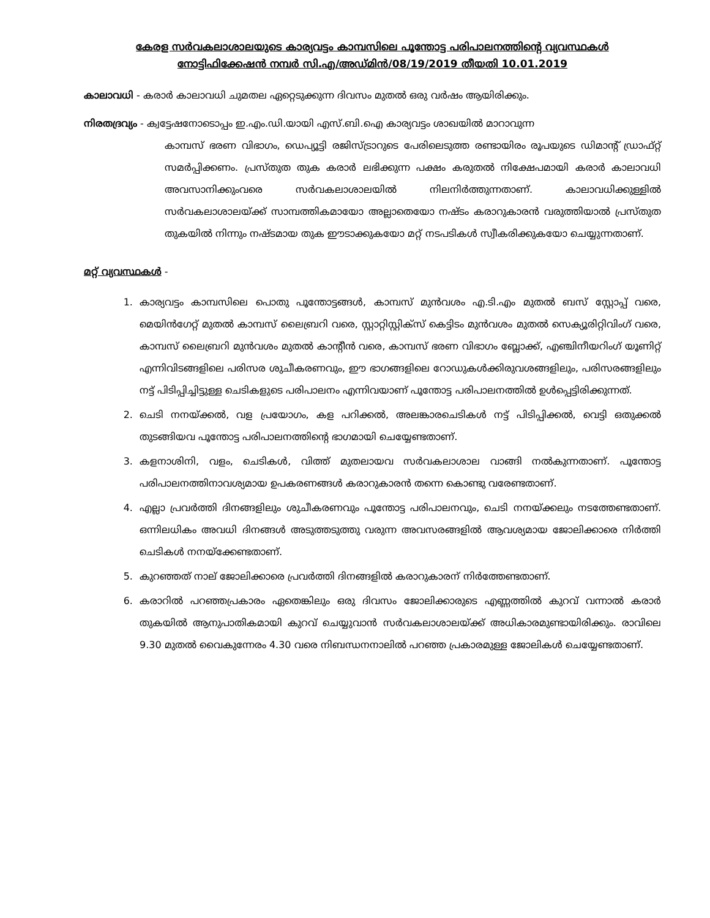കേരള സർവകലാശാലയുടെ കാര്യവട്ടം കാമ്പസിലെ പൂന്തോട്ട പരിപാലനത്തിന്റെ വ്യവസ്ഥകൾ
നോട്ടിഫിക്കേഷൻ നമ്പർ സി.എ/അഡ്മിൻ/08/19/2019 തീയതി 10.01.2019
കാലാവധി - കരാർ കാലാവധി ചുമതല ഏറ്റെടുക്കുന്ന ദിവസം മുതൽ ഒരു വർഷം ആയിരിക്കും.
നിരതദ്രവ്യം - ക്വട്ടേഷനോടൊപ്പം ഇ.എം.ഡി.യായി എസ്.ബി.ഐ കാര്യവട്ടം ശാഖയിൽ മാറാവുന്ന
കാമ്പസ് ഭരണ വിഭാഗം, ഡെപ്യൂട്ടി രജിസ്ട്രാറുടെ പേരിലെടുത്ത രണ്ടായിരം രൂപയുടെ ഡിമാന്റ് ഡ്രാഫ്റ്റ് സമർപ്പിക്കണം. പ്രസ്തുത തുക കരാർ ലഭിക്കുന്ന പക്ഷം കരുതൽ നിക്ഷേപമായി കരാർ കാലാവധി അവസാനിക്കുംവരെ സർവകലാശാലയിൽ നിലനിർത്തുന്നതാണ്. കാലാവധിക്കുള്ളിൽ സർവകലാശാലയ്ക്ക് സാമ്പത്തികമായോ അല്ലാതെയോ നഷ്ടം കരാറുകാരൻ വരുത്തിയാൽ പ്രസ്തുത തുകയിൽ നിന്നും നഷ്ടമായ തുക ഈടാക്കുകയോ മറ്റ് നടപടികൾ സ്വീകരിക്കുകയോ ചെയ്യുന്നതാണ്.
മറ്റ് വ്യവസ്ഥകൾ -
1. കാര്യവട്ടം കാമ്പസിലെ പൊതു പൂന്തോട്ടങ്ങൾ, കാമ്പസ് മുൻവശം എ.ടി.എം മുതൽ ബസ് സ്റ്റോപ്പ് വരെ, മെയിൻഗേറ്റ് മുതൽ കാമ്പസ് ലൈബ്രറി വരെ, സ്റ്റാറ്റിസ്റ്റിക്സ് കെട്ടിടം മുൻവശം മുതൽ സെക്യൂരിറ്റിവിംഗ് വരെ, കാമ്പസ് ലൈബ്രറി മുൻവശം മുതൽ കാന്റീൻ വരെ, കാമ്പസ് ഭരണ വിഭാഗം ബ്ലോക്ക്, എഞ്ചിനീയറിംഗ് യൂണിറ്റ് എന്നിവിടങ്ങളിലെ പരിസര ശുചീകരണവും, ഈ ഭാഗങ്ങളിലെ റോഡുകൾക്കിരുവശങ്ങളിലും, പരിസരങ്ങളിലും നട്ട് പിടിപ്പിച്ചിട്ടുള്ള ചെടികളുടെ പരിപാലനം എന്നിവയാണ് പൂന്തോട്ട പരിപാലനത്തിൽ ഉൾപ്പെട്ടിരിക്കുന്നത്.
2. ചെടി നനയ്ക്കൽ, വള പ്രയോഗം, കള പറിക്കൽ, അലങ്കാരചെടികൾ നട്ട് പിടിപ്പിക്കൽ, വെട്ടി ഒതുക്കൽ തുടങ്ങിയവ പൂന്തോട്ട പരിപാലനത്തിന്റെ ഭാഗമായി ചെയ്യേണ്ടതാണ്.
3. കളനാശിനി, വളം, ചെടികൾ, വിത്ത് മുതലായവ സർവകലാശാല വാങ്ങി നൽകുന്നതാണ്. പൂന്തോട്ട പരിപാലനത്തിനാവശ്യമായ ഉപകരണങ്ങൾ കരാറുകാരൻ തന്നെ കൊണ്ടു വരേണ്ടതാണ്.
4. എല്ലാ പ്രവർത്തി ദിനങ്ങളിലും ശുചീകരണവും പൂന്തോട്ട പരിപാലനവും, ചെടി നനയ്ക്കലും നടത്തേണ്ടതാണ്. ഒന്നിലധികം അവധി ദിനങ്ങൾ അടുത്തടുത്തു വരുന്ന അവസരങ്ങളിൽ ആവശ്യമായ ജോലിക്കാരെ നിർത്തി ചെടികൾ നനയ്ക്കേണ്ടതാണ്.
5. കുറഞ്ഞത് നാല് ജോലിക്കാരെ പ്രവർത്തി ദിനങ്ങളിൽ കരാറുകാരന് നിർത്തേണ്ടതാണ്.
6. കരാറിൽ പറഞ്ഞപ്രകാരം ഏതെങ്കിലും ഒരു ദിവസം ജോലിക്കാരുടെ എണ്ണത്തിൽ കുറവ് വന്നാൽ കരാർ തുകയിൽ ആനുപാതികമായി കുറവ് ചെയ്യുവാൻ സർവകലാശാലയ്ക്ക് അധികാരമുണ്ടായിരിക്കും. രാവിലെ 9.30 മുതൽ വൈകുന്നേരം 4.30 വരെ നിബന്ധനനാലിൽ പറഞ്ഞ പ്രകാരമുള്ള ജോലികൾ ചെയ്യേണ്ടതാണ്.